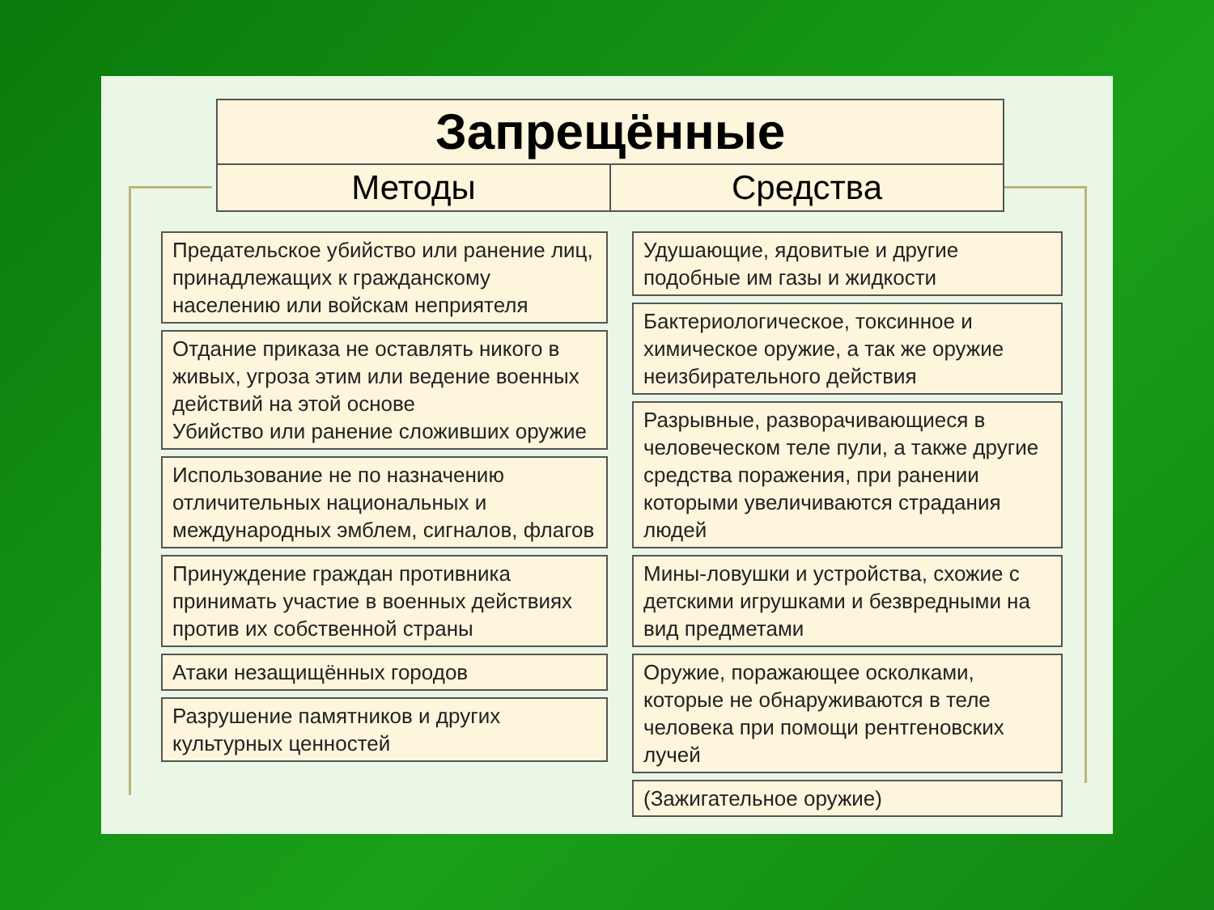Запрещённые
Методы Средства
Предательское убийство или ранение лиц, принадлежащих к гражданскому населению или войскам неприятеля
Отдание приказа не оставлять никого в живых, угроза этим или ведение военных действий на этой основе
Убийство или ранение сложивших оружие
Использование не по назначению отличительных национальных и международных эмблем, сигналов, флагов
Принуждение граждан противника принимать участие в военных действиях против их собственной страны
Атаки незащищённых городов
Разрушение памятников и других культурных ценностей
Удушающие, ядовитые и другие подобные им газы и жидкости
Бактериологическое, токсинное и химическое оружие, а так же оружие неизбирательного действия
Разрывные, разворачивающиеся в человеческом теле пули, а также другие средства поражения, при ранении которыми увеличиваются страдания людей
Мины-ловушки и устройства, схожие с детскими игрушками и безвредными на вид предметами
Оружие, поражающее осколками, которые не обнаруживаются в теле человека при помощи рентгеновских лучей
(Зажигательное оружие)